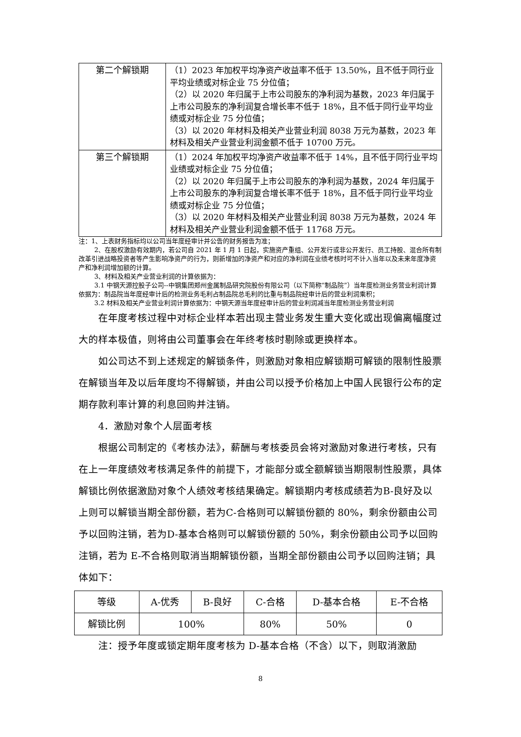| 第二个解锁期 | （1）2023 年加权平均净资产收益率不低于 13.50%，且不低于同行业平均业绩或对标企业 75 分位值； （2）以 2020 年归属于上市公司股东的净利润为基数，2023 年归属于上市公司股东的净利润复合增长率不低于 18%，且不低于同行业平均业绩或对标企业 75 分位值； （3）以 2020 年材料及相关产业营业利润 8038 万元为基数，2023 年材料及相关产业营业利润金额不低于 10700 万元。 |
| 第三个解锁期 | （1）2024 年加权平均净资产收益率不低于 14%，且不低于同行业平均业绩或对标企业 75 分位值； （2）以 2020 年归属于上市公司股东的净利润为基数，2024 年归属于上市公司股东的净利润复合增长率不低于 18%，且不低于同行业平均业绩或对标企业 75 分位值； （3）以 2020 年材料及相关产业营业利润 8038 万元为基数，2024 年材料及相关产业营业利润金额不低于 11768 万元。 |
注：1、上表财务指标均以公司当年度经审计并公告的财务报告为准；
2、在股权激励有效期内，若公司自 2021 年 1 月 1 日起，实施资产重组、公开发行或非公开发行、员工持股、混合所有制改革引进战略投资者等产生影响净资产的行为，则新增加的净资产和对应的净利润在业绩考核时可不计入当年以及未来年度净资产和净利润增加额的计算。
3、材料及相关产业营业利润的计算依据为：
3.1 中钢天源控股子公司--中钢集团郑州金属制品研究院股份有限公司（以下简称“制品院”）当年度检测业务营业利润计算依据为：制品院当年度经审计后的检测业务毛利占制品院总毛利的比重与制品院经审计后的营业利润乘积；
3.2 材料及相关产业营业利润计算依据为：中钢天源当年度经审计后的营业利润减当年度检测业务营业利润
在年度考核过程中对标企业样本若出现主营业务发生重大变化或出现偏离幅度过大的样本极值，则将由公司董事会在年终考核时剔除或更换样本。
如公司达不到上述规定的解锁条件，则激励对象相应解锁期可解锁的限制性股票在解锁当年及以后年度均不得解锁，并由公司以授予价格加上中国人民银行公布的定期存款利率计算的利息回购并注销。
4．激励对象个人层面考核
根据公司制定的《考核办法》，薪酬与考核委员会将对激励对象进行考核，只有在上一年度绩效考核满足条件的前提下，才能部分或全额解锁当期限制性股票，具体解锁比例依据激励对象个人绩效考核结果确定。解锁期内考核成绩若为B-良好及以上则可以解锁当期全部份额，若为C-合格则可以解锁份额的 80%，剩余份额由公司予以回购注销，若为D-基本合格则可以解锁份额的 50%，剩余份额由公司予以回购注销，若为 E-不合格则取消当期解锁份额，当期全部份额由公司予以回购注销；具体如下：
| 等级 | A-优秀 | B-良好 | C-合格 | D-基本合格 | E-不合格 |
| 解锁比例 | 100% | | 80% | 50% | 0 |
注：授予年度或锁定期年度考核为 D-基本合格（不含）以下，则取消激励
8